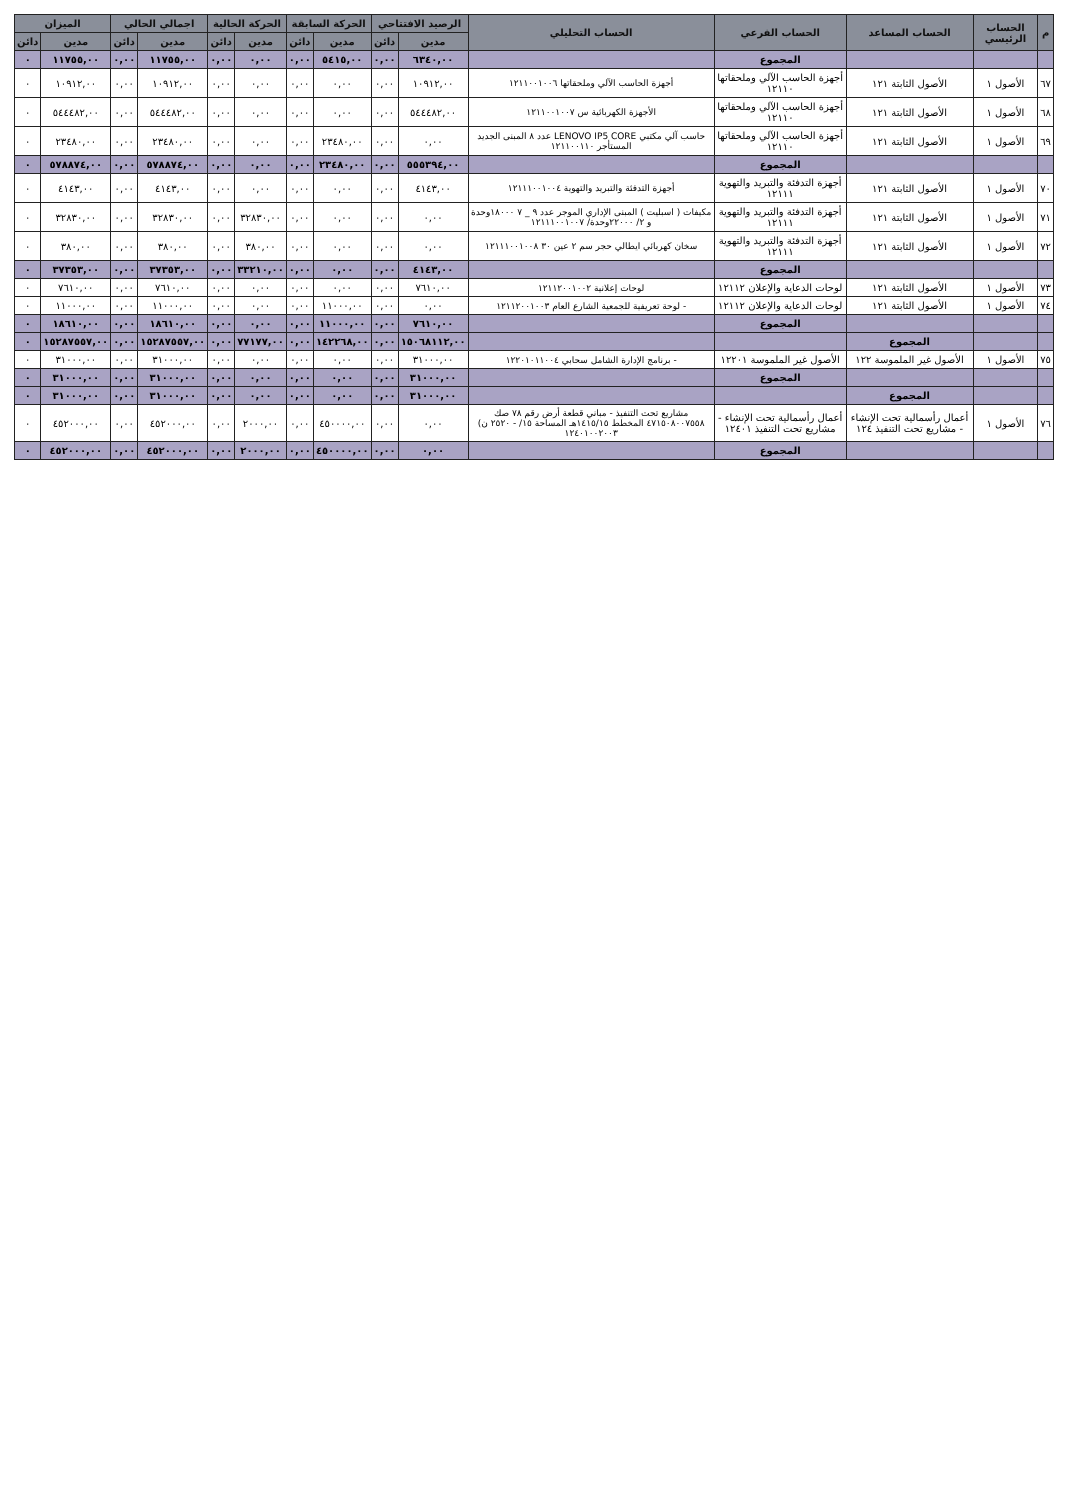| م | الحساب الرئيسي | الحساب المساعد | الحساب الفرعي | الحساب التحليلي | الرصيد الافتتاحي | | الحركة السابقة | | الحركة الحالية | | اجمالي الحالي | | الميزان | |
| --- | --- | --- | --- | --- | --- | --- | --- | --- | --- | --- | --- | --- | --- | --- |
| | | | | | مدين | دائن | مدين | دائن | مدين | دائن | مدين | دائن | مدين | دائن |
| | | | المجموع | | ٦٣٤٠,٠٠ | ٠,٠٠ | ٥٤١٥,٠٠ | ٠,٠٠ | ٠,٠٠ | ٠,٠٠ | ١١٧٥٥,٠٠ | ٠,٠٠ | ١١٧٥٥,٠٠ | ٠ |
| ٦٧ | الأصول ١ | الأصول الثابتة ١٢١ | أجهزة الحاسب الآلي وملحقاتها ١٢١١٠ | أجهزة الحاسب الآلي وملحقاتها ١٢١١٠٠١٠٠٦ | ١٠٩١٢,٠٠ | ٠,٠٠ | ٠,٠٠ | ٠,٠٠ | ٠,٠٠ | ٠,٠٠ | ١٠٩١٢,٠٠ | ٠,٠٠ | ١٠٩١٢,٠٠ | ٠ |
| ٦٨ | الأصول ١ | الأصول الثابتة ١٢١ | أجهزة الحاسب الآلي وملحقاتها ١٢١١٠ | الأجهزة الكهربائية س ١٢١١٠٠١٠٠٧ | ٥٤٤٤٨٢,٠٠ | ٠,٠٠ | ٠,٠٠ | ٠,٠٠ | ٠,٠٠ | ٠,٠٠ | ٥٤٤٤٨٢,٠٠ | ٠,٠٠ | ٥٤٤٤٨٢,٠٠ | ٠ |
| ٦٩ | الأصول ١ | الأصول الثابتة ١٢١ | أجهزة الحاسب الآلي وملحقاتها ١٢١١٠ | حاسب آلي مكتبي LENOVO IP5 CORE عدد ٨ المبنى الجديد المستأجر ١٢١١٠٠١١٠ | ٠,٠٠ | ٠,٠٠ | ٢٣٤٨٠,٠٠ | ٠,٠٠ | ٠,٠٠ | ٠,٠٠ | ٢٣٤٨٠,٠٠ | ٠,٠٠ | ٢٣٤٨٠,٠٠ | ٠ |
| | | | المجموع | | ٥٥٥٣٩٤,٠٠ | ٠,٠٠ | ٢٣٤٨٠,٠٠ | ٠,٠٠ | ٠,٠٠ | ٠,٠٠ | ٥٧٨٨٧٤,٠٠ | ٠,٠٠ | ٥٧٨٨٧٤,٠٠ | ٠ |
| ٧٠ | الأصول ١ | الأصول الثابتة ١٢١ | أجهزة التدفئة والتبريد والتهوية ١٢١١١ | أجهزة التدفئة والتبريد والتهوية ١٢١١١٠٠١٠٠٤ | ٤١٤٣,٠٠ | ٠,٠٠ | ٠,٠٠ | ٠,٠٠ | ٠,٠٠ | ٠,٠٠ | ٤١٤٣,٠٠ | ٠,٠٠ | ٤١٤٣,٠٠ | ٠ |
| ٧١ | الأصول ١ | الأصول الثابتة ١٢١ | أجهزة التدفئة والتبريد والتهوية ١٢١١١ | مكيفات ( اسبليت ) المبنى الإداري الموجر عدد ٩ _ ٧ ١٨٠٠٠وحدة و ٢/ ٢٢٠٠٠وحدة/ ١٢١١١٠٠١٠٠٧ | ٠,٠٠ | ٠,٠٠ | ٠,٠٠ | ٠,٠٠ | ٣٢٨٣٠,٠٠ | ٠,٠٠ | ٣٢٨٣٠,٠٠ | ٠,٠٠ | ٣٢٨٣٠,٠٠ | ٠ |
| ٧٢ | الأصول ١ | الأصول الثابتة ١٢١ | أجهزة التدفئة والتبريد والتهوية ١٢١١١ | سخان كهربائي ايطالي حجر سم ٢ عين ٣٠ ١٢١١١٠٠١٠٠٨ | ٠,٠٠ | ٠,٠٠ | ٠,٠٠ | ٠,٠٠ | ٣٨٠,٠٠ | ٠,٠٠ | ٣٨٠,٠٠ | ٠,٠٠ | ٣٨٠,٠٠ | ٠ |
| | | | المجموع | | ٤١٤٣,٠٠ | ٠,٠٠ | ٠,٠٠ | ٠,٠٠ | ٣٣٢١٠,٠٠ | ٠,٠٠ | ٣٧٣٥٣,٠٠ | ٠,٠٠ | ٣٧٣٥٣,٠٠ | ٠ |
| ٧٣ | الأصول ١ | الأصول الثابتة ١٢١ | لوحات الدعاية والإعلان ١٢١١٢ | لوحات إعلانية ١٢١١٢٠٠١٠٠٢ | ٧٦١٠,٠٠ | ٠,٠٠ | ٠,٠٠ | ٠,٠٠ | ٠,٠٠ | ٠,٠٠ | ٧٦١٠,٠٠ | ٠,٠٠ | ٧٦١٠,٠٠ | ٠ |
| ٧٤ | الأصول ١ | الأصول الثابتة ١٢١ | لوحات الدعاية والإعلان ١٢١١٢ | - لوحة تعريفية للجمعية الشارع العام ١٢١١٢٠٠١٠٠٣ | ٠,٠٠ | ٠,٠٠ | ١١٠٠٠,٠٠ | ٠,٠٠ | ٠,٠٠ | ٠,٠٠ | ١١٠٠٠,٠٠ | ٠,٠٠ | ١١٠٠٠,٠٠ | ٠ |
| | | | المجموع | | ٧٦١٠,٠٠ | ٠,٠٠ | ١١٠٠٠,٠٠ | ٠,٠٠ | ٠,٠٠ | ٠,٠٠ | ١٨٦١٠,٠٠ | ٠,٠٠ | ١٨٦١٠,٠٠ | ٠ |
| | | المجموع | | | ١٥٠٦٨١١٢,٠٠ | ٠,٠٠ | ١٤٢٢٦٨,٠٠ | ٠,٠٠ | ٧٧١٧٧,٠٠ | ٠,٠٠ | ١٥٢٨٧٥٥٧,٠٠ | ٠,٠٠ | ١٥٢٨٧٥٥٧,٠٠ | ٠ |
| ٧٥ | الأصول ١ | الأصول غير الملموسة ١٢٢ | الأصول غير الملموسة ١٢٢٠١ | - برنامج الإدارة الشامل سحابي ١٢٢٠١٠١١٠٠٤ | ٣١٠٠٠,٠٠ | ٠,٠٠ | ٠,٠٠ | ٠,٠٠ | ٠,٠٠ | ٠,٠٠ | ٣١٠٠٠,٠٠ | ٠,٠٠ | ٣١٠٠٠,٠٠ | ٠ |
| | | | المجموع | | ٣١٠٠٠,٠٠ | ٠,٠٠ | ٠,٠٠ | ٠,٠٠ | ٠,٠٠ | ٠,٠٠ | ٣١٠٠٠,٠٠ | ٠,٠٠ | ٣١٠٠٠,٠٠ | ٠ |
| | | المجموع | | | ٣١٠٠٠,٠٠ | ٠,٠٠ | ٠,٠٠ | ٠,٠٠ | ٠,٠٠ | ٠,٠٠ | ٣١٠٠٠,٠٠ | ٠,٠٠ | ٣١٠٠٠,٠٠ | ٠ |
| ٧٦ | الأصول ١ | أعمال رأسمالية تحت الإنشاء - مشاريع تحت التنفيذ ١٢٤ | أعمال رأسمالية تحت الإنشاء - مشاريع تحت التنفيذ ١٢٤٠١ | مشاريع تحت التنفيذ - مباني قطعة أرض رقم ٧٨ صك ٤٧١٥٠٨٠٠٧٥٥٨ المخطط ١٤١٥/١٥هـ المساحة ١٥/ - ٢٥٢٠ ن) ١٢٤٠١٠٠٢٠٠٣ | ٠,٠٠ | ٠,٠٠ | ٤٥٠٠٠٠,٠٠ | ٠,٠٠ | ٢٠٠٠,٠٠ | ٠,٠٠ | ٤٥٢٠٠٠,٠٠ | ٠,٠٠ | ٤٥٢٠٠٠,٠٠ | ٠ |
| | | | المجموع | | ٠,٠٠ | ٠,٠٠ | ٤٥٠٠٠٠,٠٠ | ٠,٠٠ | ٢٠٠٠,٠٠ | ٠,٠٠ | ٤٥٢٠٠٠,٠٠ | ٠,٠٠ | ٤٥٢٠٠٠,٠٠ | ٠ |